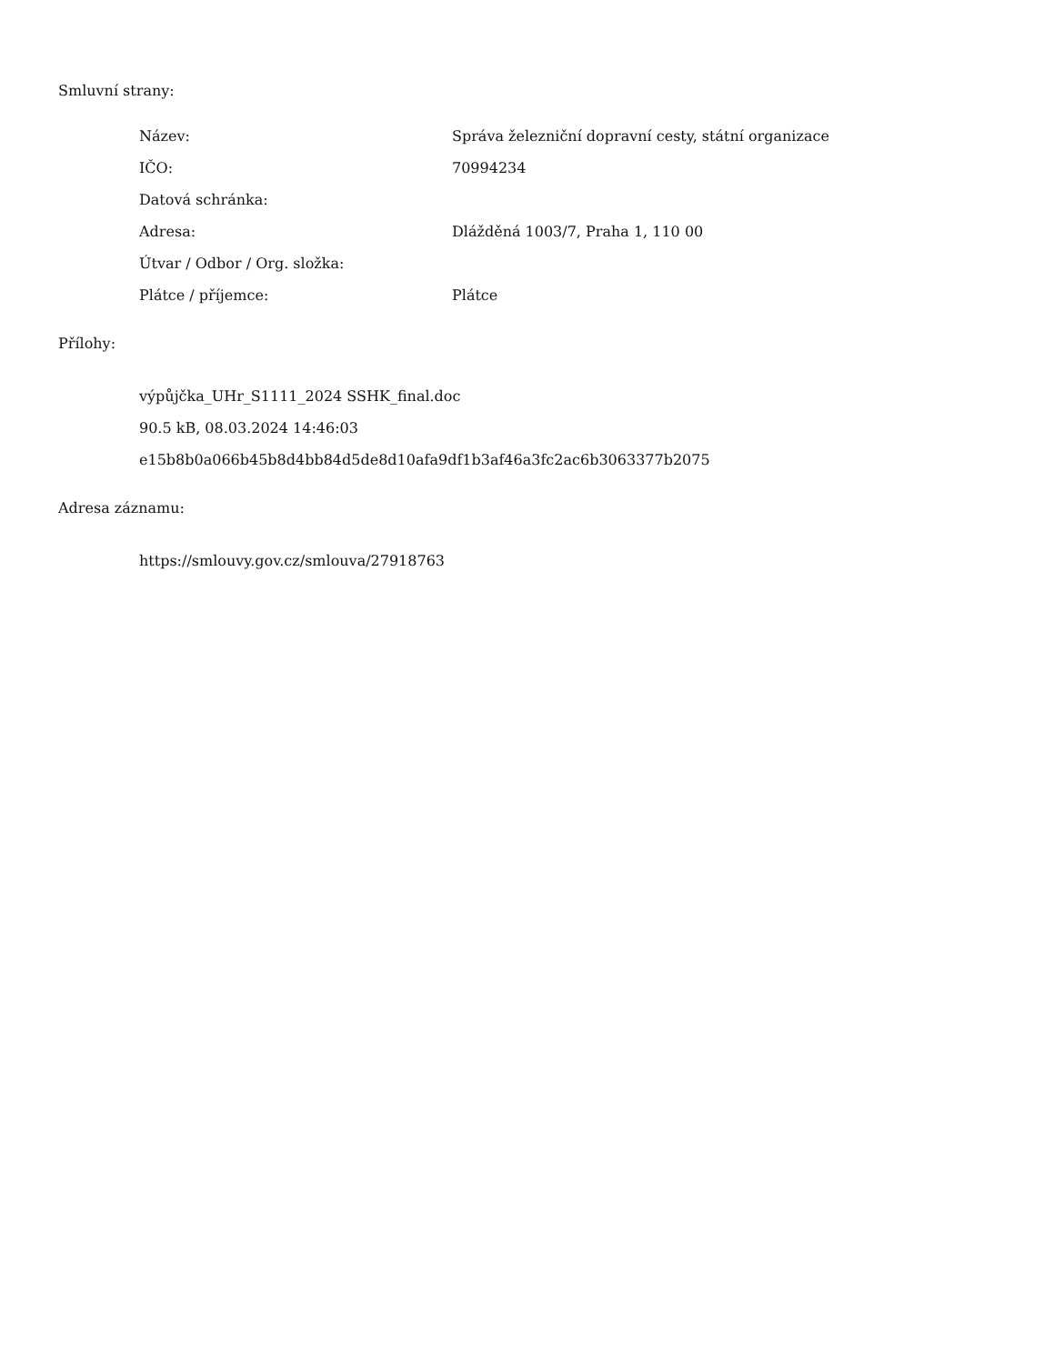Smluvní strany:
Název: Správa železniční dopravní cesty, státní organizace
IČO: 70994234
Datová schránka:
Adresa: Dlážděná 1003/7, Praha 1, 110 00
Útvar / Odbor / Org. složka:
Plátce / příjemce: Plátce
Přílohy:
výpůjčka_UHr_S1111_2024 SSHK_final.doc
90.5 kB, 08.03.2024 14:46:03
e15b8b0a066b45b8d4bb84d5de8d10afa9df1b3af46a3fc2ac6b3063377b2075
Adresa záznamu:
https://smlouvy.gov.cz/smlouva/27918763